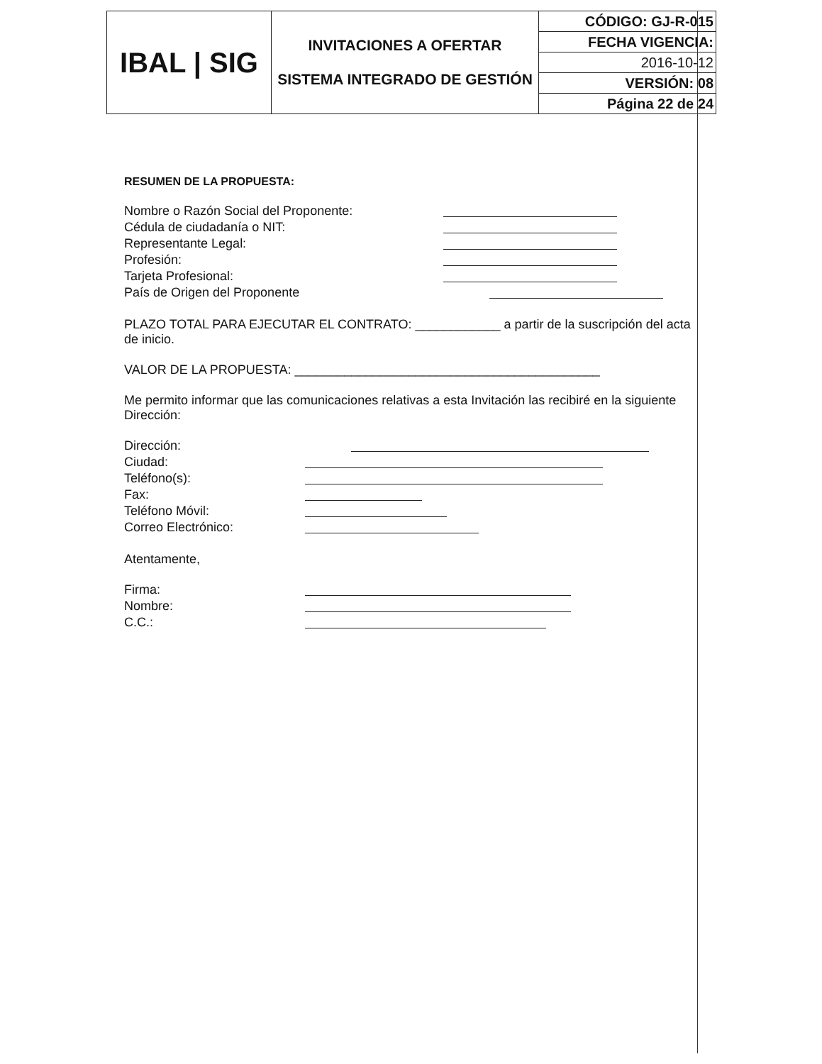| IBAL / SIG | INVITACIONES A OFERTAR SISTEMA INTEGRADO DE GESTIÓN | CÓDIGO: GJ-R-015 |
| | | FECHA VIGENCIA: |
| | | 2016-10-12 |
| | | VERSIÓN: 08 |
| | | Página 22 de 24 |
RESUMEN DE LA PROPUESTA:
Nombre o Razón Social del Proponente:
Cédula de ciudadanía o NIT:
Representante Legal:
Profesión:
Tarjeta Profesional:
País de Origen del Proponente
PLAZO TOTAL PARA EJECUTAR EL CONTRATO: ____________ a partir de la suscripción del acta de inicio.
VALOR DE LA PROPUESTA: ___________________________________________
Me permito informar que las comunicaciones relativas a esta Invitación las recibiré en la siguiente Dirección:
Dirección:
Ciudad:
Teléfono(s):
Fax:
Teléfono Móvil:
Correo Electrónico:
Atentamente,
Firma:
Nombre:
C.C.: